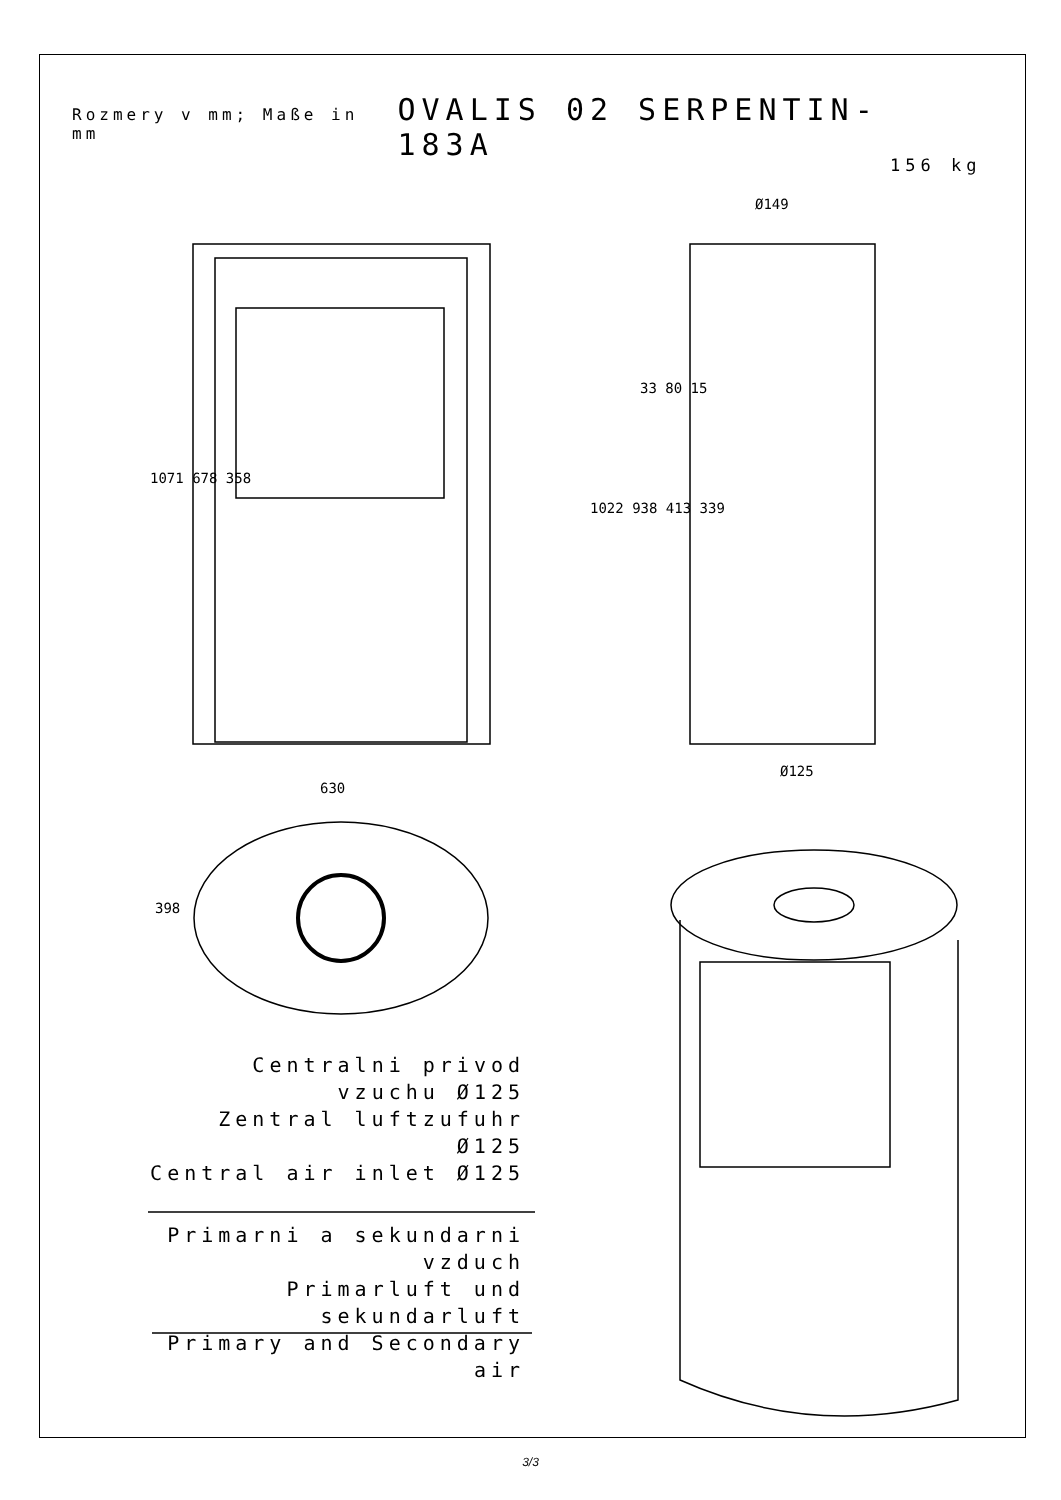Rozmery v mm; Maße in mm OVALIS 02 SERPENTIN-183A
156 kg
Centralni privod vzuchu Ø125
Zentral luftzufuhr Ø125
Central air inlet Ø125
Primarni a sekundarni vzduch
Primarluft und sekundarluft
Primary and Secondary air
1071 678 358
630
398
Ø149
33 80 15
1022 938 413 339
Ø125
3/3